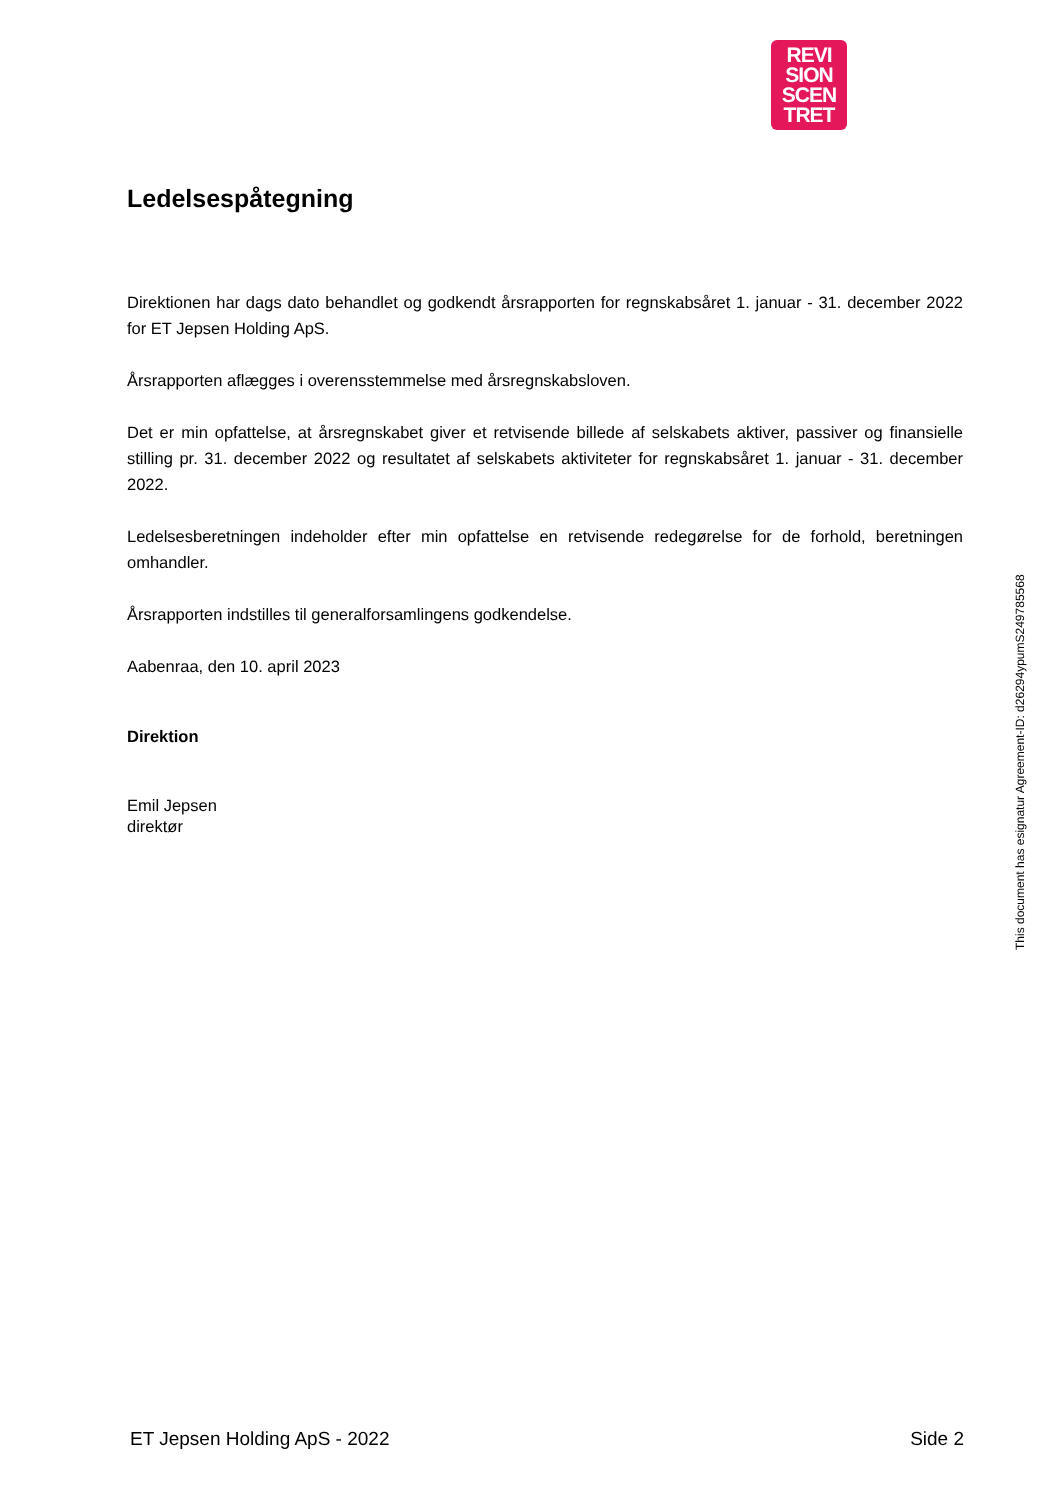REVI
SION
SCEN
TRET
Ledelsespåtegning
Direktionen har dags dato behandlet og godkendt årsrapporten for regnskabsåret 1. januar - 31. december 2022 for ET Jepsen Holding ApS.
Årsrapporten aflægges i overensstemmelse med årsregnskabsloven.
Det er min opfattelse, at årsregnskabet giver et retvisende billede af selskabets aktiver, passiver og finansielle stilling pr. 31. december 2022 og resultatet af selskabets aktiviteter for regnskabsåret 1. januar - 31. december 2022.
Ledelsesberetningen indeholder efter min opfattelse en retvisende redegørelse for de forhold, beretningen omhandler.
Årsrapporten indstilles til generalforsamlingens godkendelse.
Aabenraa, den 10. april 2023
Direktion
Emil Jepsen
direktør
This document has esignatur Agreement-ID: d26294ypumS249785568
ET Jepsen Holding ApS - 2022 Side 2